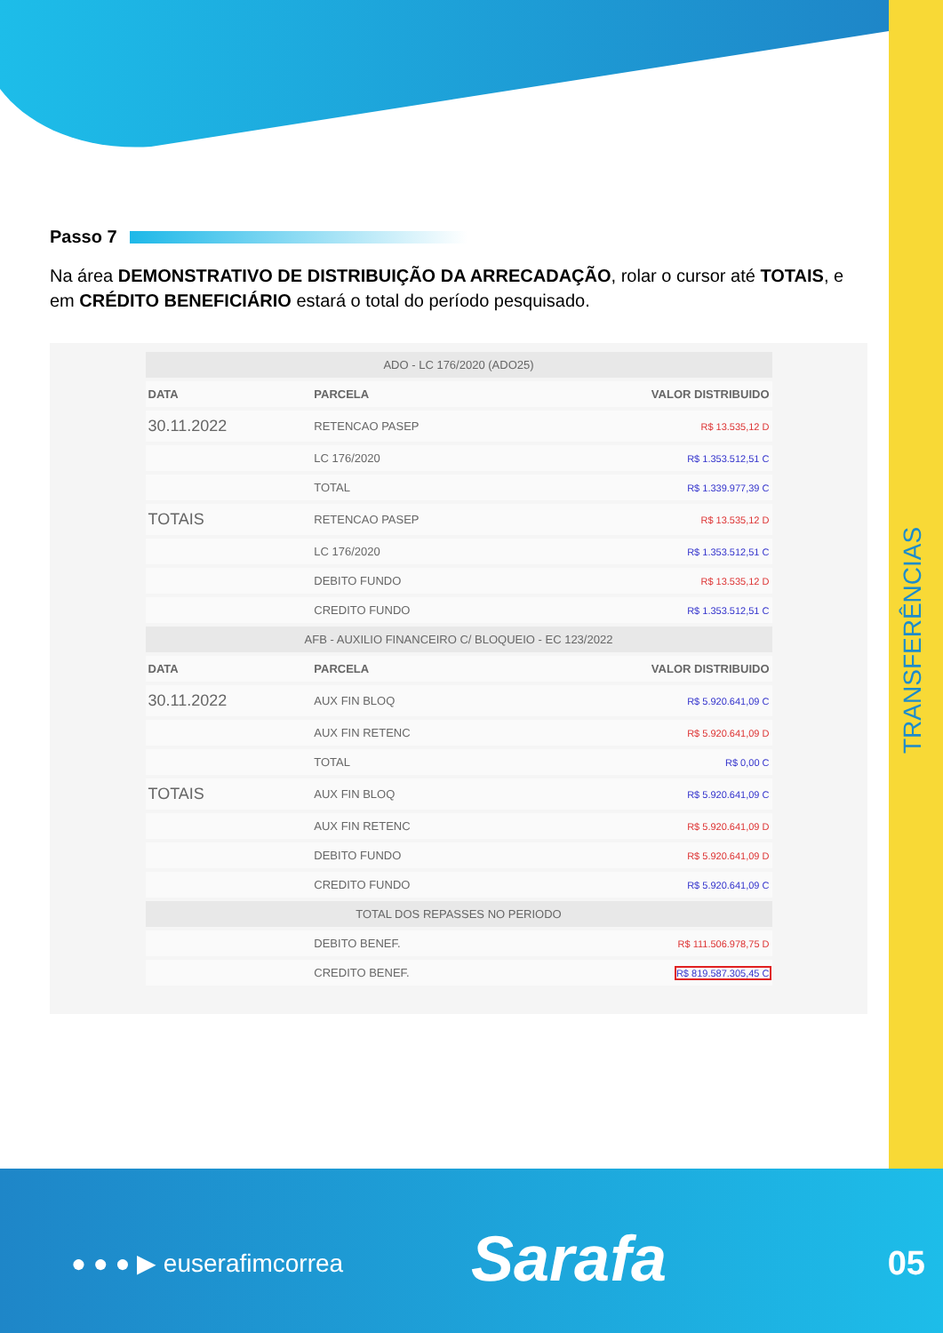TRANSFERÊNCIAS
Passo 7
Na área DEMONSTRATIVO DE DISTRIBUIÇÃO DA ARRECADAÇÃO, rolar o cursor até TOTAIS, e em CRÉDITO BENEFICIÁRIO estará o total do período pesquisado.
| ADO - LC 176/2020 (ADO25) | | |
| --- | --- | --- |
| DATA | PARCELA | VALOR DISTRIBUIDO |
| 30.11.2022 | RETENCAO PASEP | R$ 13.535,12 D |
| | LC 176/2020 | R$ 1.353.512,51 C |
| | TOTAL | R$ 1.339.977,39 C |
| TOTAIS | RETENCAO PASEP | R$ 13.535,12 D |
| | LC 176/2020 | R$ 1.353.512,51 C |
| | DEBITO FUNDO | R$ 13.535,12 D |
| | CREDITO FUNDO | R$ 1.353.512,51 C |
| AFB - AUXILIO FINANCEIRO C/ BLOQUEIO - EC 123/2022 | | |
| DATA | PARCELA | VALOR DISTRIBUIDO |
| 30.11.2022 | AUX FIN BLOQ | R$ 5.920.641,09 C |
| | AUX FIN RETENC | R$ 5.920.641,09 D |
| | TOTAL | R$ 0,00 C |
| TOTAIS | AUX FIN BLOQ | R$ 5.920.641,09 C |
| | AUX FIN RETENC | R$ 5.920.641,09 D |
| | DEBITO FUNDO | R$ 5.920.641,09 D |
| | CREDITO FUNDO | R$ 5.920.641,09 C |
| TOTAL DOS REPASSES NO PERIODO | | |
| | DEBITO BENEF. | R$ 111.506.978,75 D |
| | CREDITO BENEF. | R$ 819.587.305,45 C |
● ● ● ▶ euserafimcorrea Sarafa 05